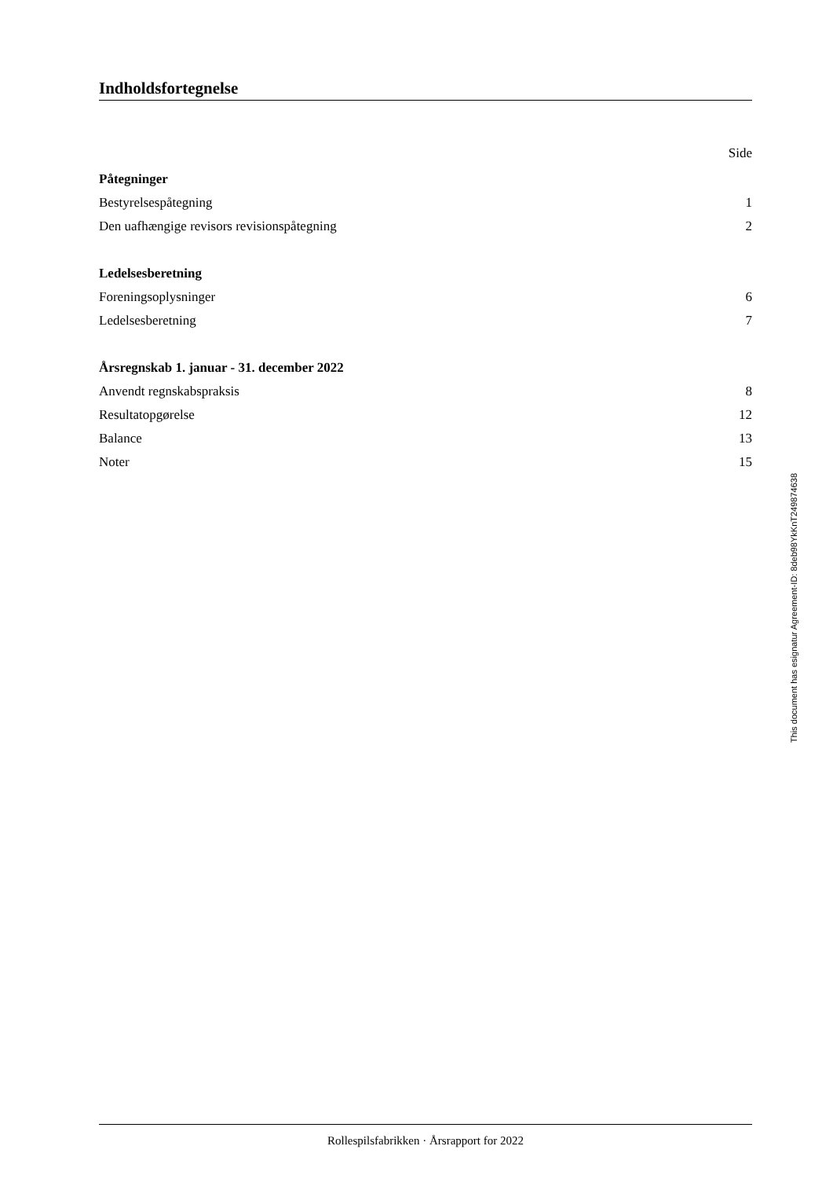Indholdsfortegnelse
Side
Påtegninger
Bestyrelsespåtegning 1
Den uafhængige revisors revisionspåtegning 2
Ledelsesberetning
Foreningsoplysninger 6
Ledelsesberetning 7
Årsregnskab 1. januar - 31. december 2022
Anvendt regnskabspraksis 8
Resultatopgørelse 12
Balance 13
Noter 15
This document has esignatur Agreement-ID: 8deb98YkKnT249874638
Rollespilsfabrikken · Årsrapport for 2022